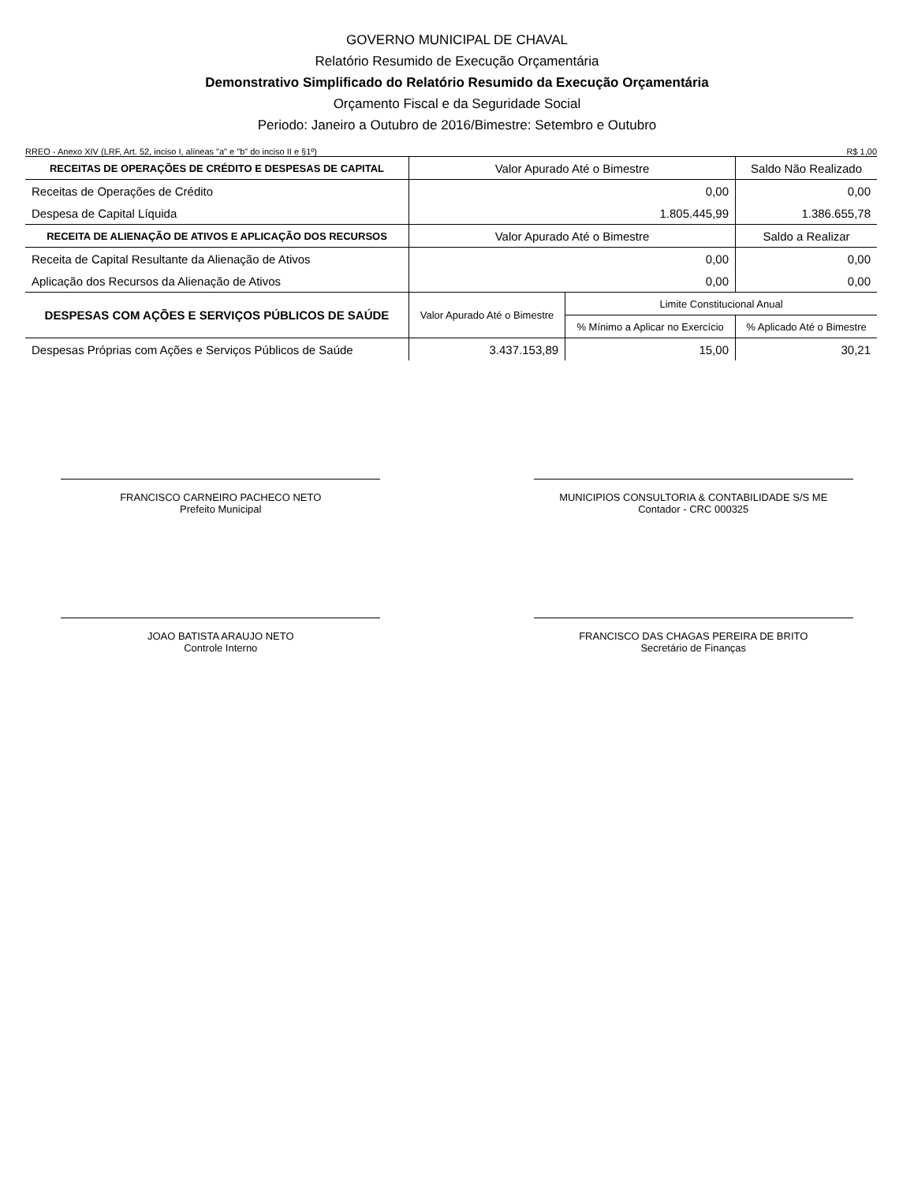GOVERNO MUNICIPAL DE CHAVAL
Relatório Resumido de Execução Orçamentária
Demonstrativo Simplificado do Relatório Resumido da Execução Orçamentária
Orçamento Fiscal e da Seguridade Social
Periodo: Janeiro a Outubro de 2016/Bimestre: Setembro e Outubro
RREO - Anexo XIV (LRF, Art. 52, inciso I, alíneas "a" e "b" do inciso II e §1º) R$ 1,00
| RECEITAS DE OPERAÇÕES DE CRÉDITO E DESPESAS DE CAPITAL | Valor Apurado Até o Bimestre | | Saldo Não Realizado |
| --- | --- | --- | --- |
| Receitas de Operações de Crédito | 0,00 | | 0,00 |
| Despesa de Capital Líquida | 1.805.445,99 | | 1.386.655,78 |
| RECEITA DE ALIENAÇÃO DE ATIVOS E APLICAÇÃO DOS RECURSOS | Valor Apurado Até o Bimestre | | Saldo a Realizar |
| Receita de Capital Resultante da Alienação de Ativos | 0,00 | | 0,00 |
| Aplicação dos Recursos da Alienação de Ativos | 0,00 | | 0,00 |
| DESPESAS COM AÇÕES E SERVIÇOS PÚBLICOS DE SAÚDE | Valor Apurado Até o Bimestre | Limite Constitucional Anual | |
| | | % Mínimo a Aplicar no Exercício | % Aplicado Até o Bimestre |
| Despesas Próprias com Ações e Serviços Públicos de Saúde | 3.437.153,89 | 15,00 | 30,21 |
FRANCISCO CARNEIRO PACHECO NETO
Prefeito Municipal
MUNICIPIOS CONSULTORIA & CONTABILIDADE S/S ME
Contador - CRC 000325
JOAO BATISTA ARAUJO NETO
Controle Interno
FRANCISCO DAS CHAGAS PEREIRA DE BRITO
Secretário de Finanças